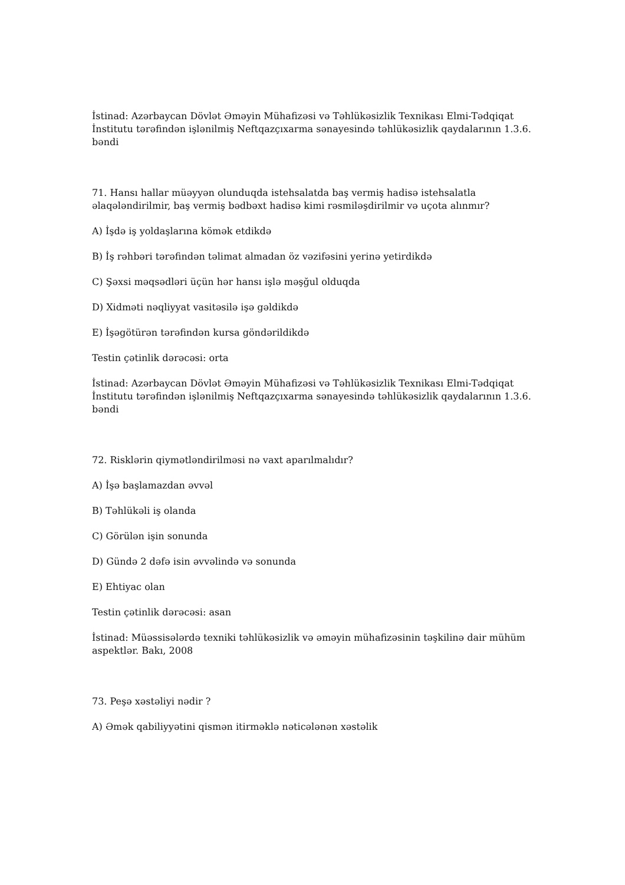İstinad: Azərbaycan Dövlət Əməyin Mühafizəsi və Təhlükəsizlik Texnikası Elmi-Tədqiqat İnstitutu tərəfindən işlənilmiş Neftqazçıxarma sənayesində təhlükəsizlik qaydalarının 1.3.6. bəndi
71. Hansı hallar müəyyən olunduqda istehsalatda baş vermiş hadisə istehsalatla əlaqələndirilmir, baş vermiş bədbəxt hadisə kimi rəsmiləşdirilmir və uçota alınmır?
A) İşdə iş yoldaşlarına kömək etdikdə
B) İş rəhbəri tərəfindən təlimat almadan öz vəzifəsini yerinə yetirdikdə
C) Şəxsi məqsədləri üçün hər hansı işlə məşğul olduqda
D) Xidməti nəqliyyat vasitəsilə işə gəldikdə
E) İşəgötürən tərəfindən kursa göndərildikdə
Testin çətinlik dərəcəsi: orta
İstinad: Azərbaycan Dövlət Əməyin Mühafizəsi və Təhlükəsizlik Texnikası Elmi-Tədqiqat İnstitutu tərəfindən işlənilmiş Neftqazçıxarma sənayesində təhlükəsizlik qaydalarının 1.3.6. bəndi
72. Risklərin qiymətləndirilməsi nə vaxt aparılmalıdır?
A) İşə başlamazdan əvvəl
B) Təhlükəli iş olanda
C) Görülən işin sonunda
D) Gündə 2 dəfə isin əvvəlində və sonunda
E) Ehtiyac olan
Testin çətinlik dərəcəsi: asan
İstinad: Müəssisələrdə texniki təhlükəsizlik və əməyin mühafizəsinin təşkilinə dair mühüm aspektlər. Bakı, 2008
73. Peşə xəstəliyi nədir ?
A) Əmək qabiliyyətini qismən itirməklə nəticələnən xəstəlik